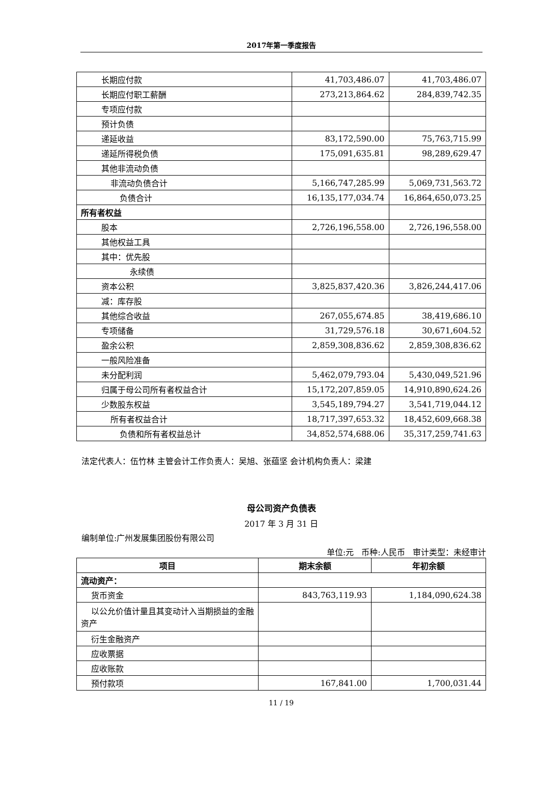2017年第一季度报告
| 长期应付款 | 41,703,486.07 | 41,703,486.07 |
| 长期应付职工薪酬 | 273,213,864.62 | 284,839,742.35 |
| 专项应付款 | | |
| 预计负债 | | |
| 递延收益 | 83,172,590.00 | 75,763,715.99 |
| 递延所得税负债 | 175,091,635.81 | 98,289,629.47 |
| 其他非流动负债 | | |
| 非流动负债合计 | 5,166,747,285.99 | 5,069,731,563.72 |
| 负债合计 | 16,135,177,034.74 | 16,864,650,073.25 |
| 所有者权益 | | |
| 股本 | 2,726,196,558.00 | 2,726,196,558.00 |
| 其他权益工具 | | |
| 其中：优先股 | | |
| 永续债 | | |
| 资本公积 | 3,825,837,420.36 | 3,826,244,417.06 |
| 减：库存股 | | |
| 其他综合收益 | 267,055,674.85 | 38,419,686.10 |
| 专项储备 | 31,729,576.18 | 30,671,604.52 |
| 盈余公积 | 2,859,308,836.62 | 2,859,308,836.62 |
| 一般风险准备 | | |
| 未分配利润 | 5,462,079,793.04 | 5,430,049,521.96 |
| 归属于母公司所有者权益合计 | 15,172,207,859.05 | 14,910,890,624.26 |
| 少数股东权益 | 3,545,189,794.27 | 3,541,719,044.12 |
| 所有者权益合计 | 18,717,397,653.32 | 18,452,609,668.38 |
| 负债和所有者权益总计 | 34,852,574,688.06 | 35,317,259,741.63 |
法定代表人：伍竹林 主管会计工作负责人：吴旭、张蕴坚 会计机构负责人：梁建
母公司资产负债表
2017 年 3 月 31 日
编制单位:广州发展集团股份有限公司
单位:元 币种:人民币 审计类型：未经审计
| 项目 | 期末余额 | 年初余额 |
| --- | --- | --- |
| 流动资产： | | |
| 货币资金 | 843,763,119.93 | 1,184,090,624.38 |
| 以公允价值计量且其变动计入当期损益的金融资产 | | |
| 衍生金融资产 | | |
| 应收票据 | | |
| 应收账款 | | |
| 预付款项 | 167,841.00 | 1,700,031.44 |
11 / 19